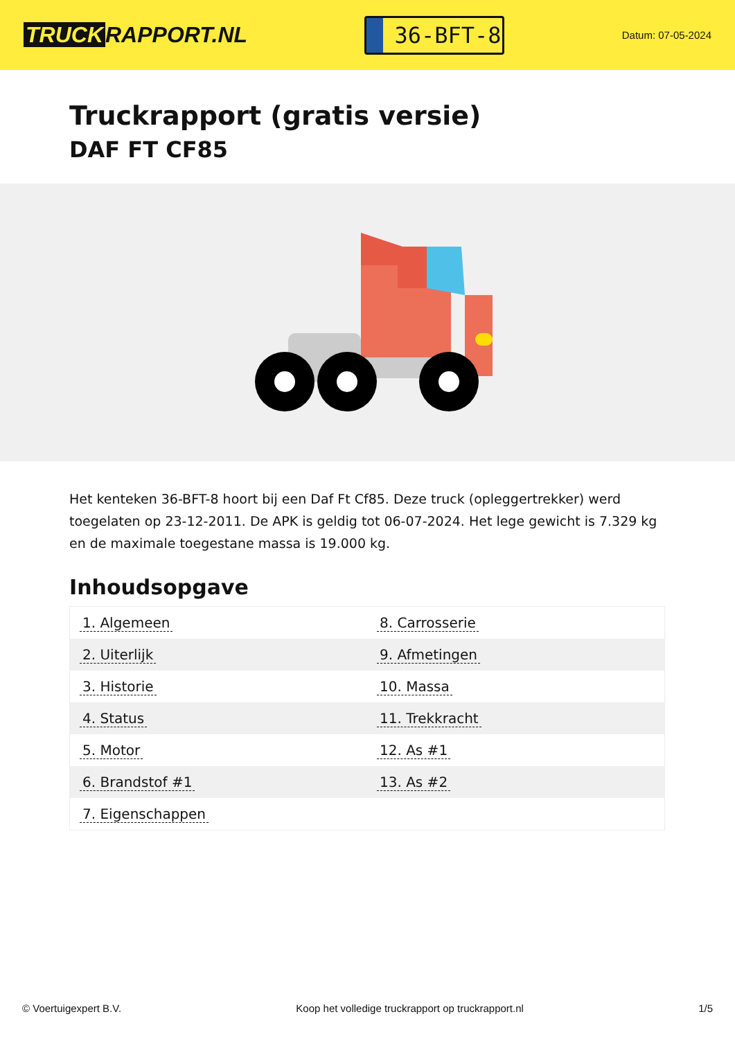TRUCK RAPPORT.NL
36-BFT-8
Datum: 07-05-2024
Truckrapport (gratis versie)
DAF FT CF85
Het kenteken 36-BFT-8 hoort bij een Daf Ft Cf85. Deze truck (opleggertrekker) werd toegelaten op 23-12-2011. De APK is geldig tot 06-07-2024. Het lege gewicht is 7.329 kg en de maximale toegestane massa is 19.000 kg.
Inhoudsopgave
| 1. Algemeen | 8. Carrosserie |
| 2. Uiterlijk | 9. Afmetingen |
| 3. Historie | 10. Massa |
| 4. Status | 11. Trekkracht |
| 5. Motor | 12. As #1 |
| 6. Brandstof #1 | 13. As #2 |
| 7. Eigenschappen | |
© Voertuigexpert B.V. Koop het volledige truckrapport op truckrapport.nl 1/5